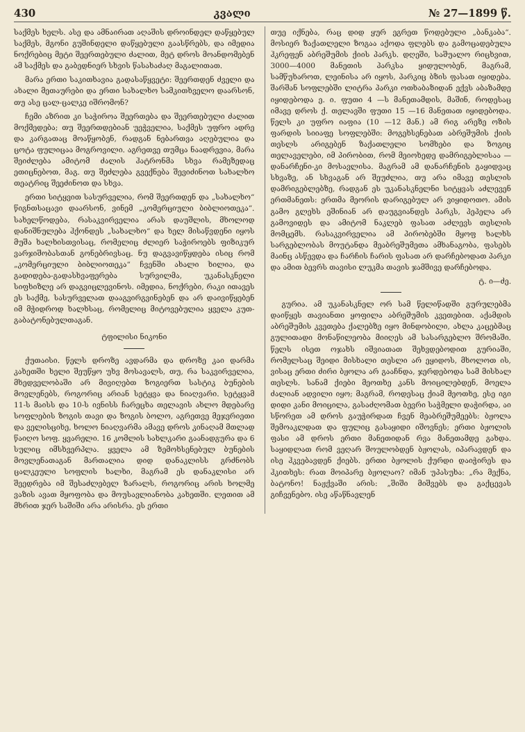430 კვალი № 27—1899 წ.
საქმეს ხელს. ასე და ამნაირათ აღაშის დროინდელ დაწყებულ საქმეს, მგონი გუშინდელი დაწყებული გაასწრებს, და იმედია ნოქრებიც მეტი შეერთებული ძალით, მეტ დროს მოანდომებენ ამ საქმეს და გაბედნიერ სხვის წასახაძაღ მაგალითათ.
მარა ერთი საკითხავია გადასაწყვეტი: შეერთდენ ძველი და ახალი მეთაურები და ერთი სახალხო სამკითხველო დაარსონ, თუ ასე ცალ-ცალკე იშრომონ?
ჩემი აზრით კი საჭიროა შეერთება და შეერთებული ძალით მოქმედება; თუ შეერთდებიან უეჭველია, საქმეს უფრო ადრე და კარგათაც მოაწყობენ, რადგან ნებართვა აღებულია და ცოტა ფულიცაა მოგროვილი. აგრეთვე თუმცა ნაადრევია, მარა შეიძლება ამიტომ ძალის ჰატრონმა სხვა რამეზედაც ეთიცნებოთ, მაგ. თუ შეძლება გვექნება შევიძინოთ სახალხო თეატრიც შეეძინოთ და სხვა.
ერთი სიტყვით სასურველია, რომ შეერთდენ და „სახალხო“ წიგნთსაცავი დაარსონ, ვინემ „კომერციული ბიბლიოთეკა“. სახელწოდება, რასაკვირველია არას დაუშლის, მხოლოდ დანიშნულება ჰქონდეს „სახალხო“ და ხელ მისაწვდენი იყოს მუშა ხალხისთვისაც, რომელიც ძლიერ საჭიროებს ფიზიკურ ვარჯიშობასთან გონებრივსაც. ნუ დაგვავიწყდება ისიც რომ „კომერციული ბიბლიოთეკა“ ჩვენში ახალი ხილია, და გადიდება-გადასხვაფერება სურვილმა, უკანასკნელი სიფხიზლე არ დაგვიცლევინოს. იმედია, ნოქრები, რაკი ითავეს ეს საქმე, სასურველათ დააგვირგვინებენ და არ დაივიწყებენ იმ მჭიდროდ ხალხსაც, რომელიც მიტოვებულია ყველა კუთ-გაბატონებულთაგან.
ტფილისი ნიკონი
ქუთაისი. წელს დროზე ავდარმა და დროზე კაი დარმა კახეთში ხელი შეუწყო უხვ მოსავალს, თუ, რა საკვირველია, მხედველობაში არ მივიღებთ ზოგიერთ სასტიკ ბუნების მოვლენებს, როგორიც არიან სეტყვა და ნიაღვარი. სეტყვამ 11-ს მაისს და 10-ს ივნისს ჩარეცხა თელავის ახლო მდებარე სოფლების ზოგის თავი და ზოგის ბოლო, აგრეთვე მეჯვრიეთი და ველისციხე, ხოლო ნიაღვარმა ამავე დროს კინაღამ მთლად წაიღო სოფ. ყვარელი. 16 კომლის სახლკარი გაანადგურა და 6 სულიც იმსხვერპლა. ყველა ამ ზემოხსენებულ ბუნების მოვლენათაგან მართალია დიდ დანაკლისს გრძნობს ცალკეული სოფლის ხალხი, მაგრამ ეს დანაკლისი არ შეედრება იმ შესაძლებელ ზარალს, როგორიც არის ხოლმე ვაზის ავათ მყოფობა და მოუსავლიანობა კახეთში. ლეთით ამ მხრით ჯერ საშიში არა არისრა. ეს ერთი
თუე იქნება, რაც დიდ ყურ ეგრეთ წოდებული „ბანკაბა“. მოსიერ ზაქათლელი ზოგაა აქოდა ფლებს და გამოცადებულა ჰკრეფენ აბრეშუმის ქიის პარკს. დღეში, საშუალო რიცხვით, 3000—4000 მანეთის პარკსა ყიდულობენ, მაგრამ, სამწუხაროთ, ლეინისა არ იყოს, პარკიც ბზის ფასათ იყიდება. შარშან სოფლებში ლიტრა პარკი ოთხაბაზიდან ექვს აბაზამდე იყიდებოდა ე. ი. ფუთი 4 —ს მანეთამდის, მაშინ, როდესაც იმავე დროს ქ. თელავში ფუთი 15 —16 მანეთათ იყიდებოდა. წელს კი უფრო იაფია (10 —12 მან.) ამ რიგ არეზე ოზის ფარდის სიიაფე სოფლებში: მოგეხსენებათ აბრეშუმის ქიის თესლს არიგებენ ზაქათლელი სომხები და ზოგიც თელაველები, იმ პირობით, რომ მეიოხედე დამრიგებლისაა — დანარჩენი-კი მოსავლისა. მაგრამ ამ დანარჩენის გაყიდვაც სხვაზე, ან სხვაგან არ შეუძლია, თუ არა იმავე თესლის დამრიგებლებზე, რადგან ეს უკანასკნელნი სიტყვას აძლევენ ერთმანეთს: ერთმა მეორის დარიგებულ არ ვიყიდოთო. ამის გამო გლეხს ეშინიან არ დაუგვიანდეს პარკს, პეპელა არ გამოვიდეს და ამიტომ ნაკლებ ფასათ აძლევს თესლის მომცემს. რასაკვირველია ამ პირობებში მყოფ ხალხს სარგებლობას მოუტანდა მეაბრეშუმეთა ამხანაგობა, ფასებს მაინც ასწევდა და ჩარჩის ჩარის ფასათ არ დარჩებოდათ პარკი და ამით ბევრს თავისი ლუკმა თავის ჯამშივე დარჩებოდა.
ტ. ი—ძე.
გურია. ამ უკანასკნელ ორ სამ წელიწადში გურულებმა დაიწყეს თავიანთი ყოფილა აბრეშუმის კვეთებით. აქამდის აბრეშუმის კვეთება ქალებზე იყო მინდობილი, ახლა კაცებმაც გულითადი მონაწილეობა მიიღეს ამ სასარგებლო შრომაში. წელს ისეთ ოჯახს იშვიათათ შეხვდებოდით გურიაში, რომელსაც შეიდი მისხალი თესლი არ ეყიდოს, მხოლოთ ის, ვისაც ერთი ძირი ბჟოლა არ გააჩნდა, ჯერდებოდა სამ მისხალ თესლს. სანამ ქიები მეოთხე კანს მოიცილებდენ, მოელა ძალიან ადვილი იყო; მაგრამ, როდესაც ქიამ მეოთხე, ესე იგი დიდი კანი მოიცილა, გასაძღომათ ბევრი საჭმელი დაჭირდა, აი სწორეთ ამ დროს გაუჭირდათ ჩვენ მეაბრეშუმეებს: ბჟოლა შემოაკლდათ და ფულიც გასაყიდი იშოვნეს; ერთი ბჟოლის ფასი ამ დროს ერთი მანეთიდან რვა მანეთამდე გახდა. საყიდლათ რომ ვეღარ შოულობდენ ბჟოლას, იპარავდენ და ისე ჰკვებავდენ ქიებს. ერთი ბჟოლის ქურდი დაიჭირეს და ჰკითხეს: რათ მოიპარე ბჟოლაო? იმან უპასუხა: „რა მექნა, ბატონო! ნაჟქვაში არის: „შიში მიშვებს და გაქცევას გიჩვენებო. ისე აწაწნავლენ